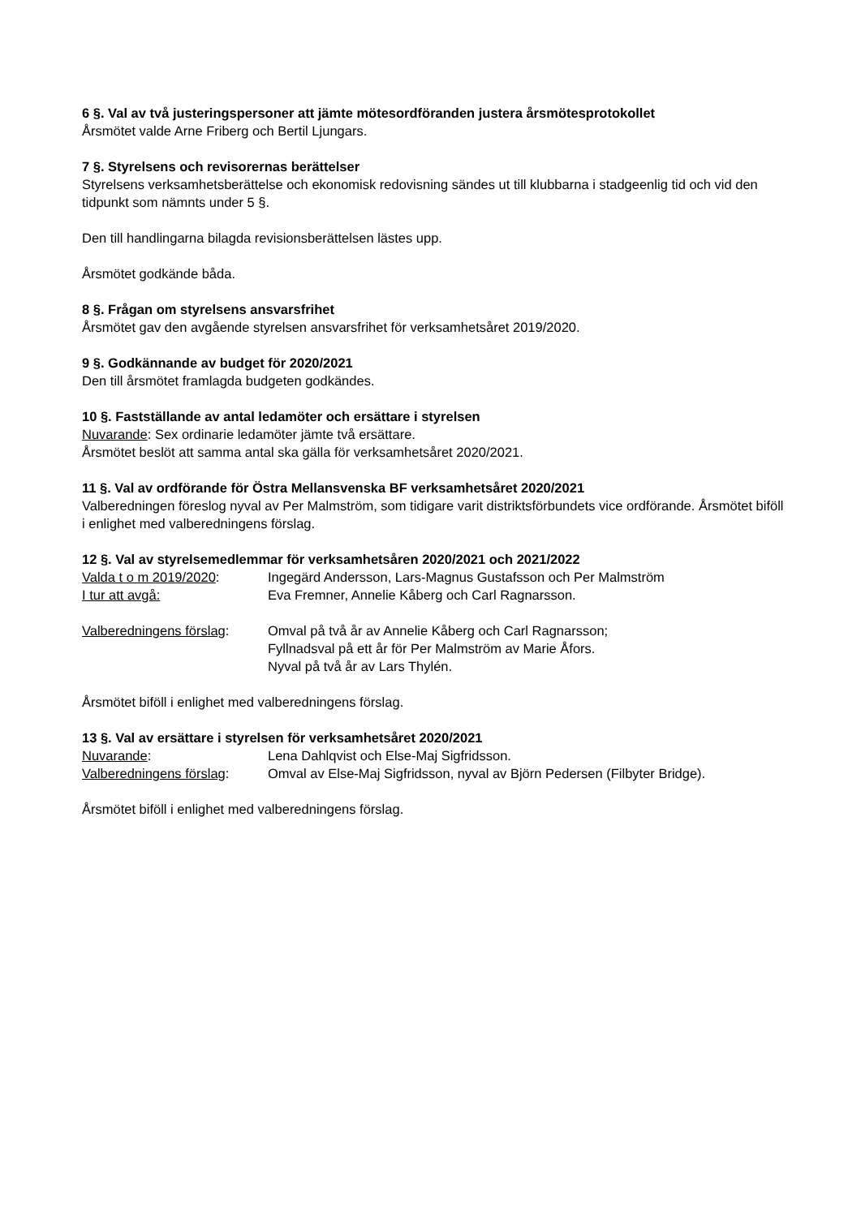6 §. Val av två justeringspersoner att jämte mötesordföranden justera årsmötesprotokollet
Årsmötet valde Arne Friberg och Bertil Ljungars.
7 §. Styrelsens och revisorernas berättelser
Styrelsens verksamhetsberättelse och ekonomisk redovisning sändes ut till klubbarna i stadgeenlig tid och vid den tidpunkt som nämnts under 5 §.
Den till handlingarna bilagda revisionsberättelsen lästes upp.
Årsmötet godkände båda.
8 §. Frågan om styrelsens ansvarsfrihet
Årsmötet gav den avgående styrelsen ansvarsfrihet för verksamhetsåret 2019/2020.
9 §. Godkännande av budget för 2020/2021
Den till årsmötet framlagda budgeten godkändes.
10 §. Fastställande av antal ledamöter och ersättare i styrelsen
Nuvarande: Sex ordinarie ledamöter jämte två ersättare.
Årsmötet beslöt att samma antal ska gälla för verksamhetsåret 2020/2021.
11 §. Val av ordförande för Östra Mellansvenska BF verksamhetsåret 2020/2021
Valberedningen föreslog nyval av Per Malmström, som tidigare varit distriktsförbundets vice ordförande. Årsmötet biföll i enlighet med valberedningens förslag.
12 §. Val av styrelsemedlemmar för verksamhetsåren 2020/2021 och 2021/2022
Valda t o m 2019/2020: Ingegärd Andersson, Lars-Magnus Gustafsson och Per Malmström
I tur att avgå: Eva Fremner, Annelie Kåberg och Carl Ragnarsson.
Valberedningens förslag:
Omval på två år av Annelie Kåberg och Carl Ragnarsson;
Fyllnadsval på ett år för Per Malmström av Marie Åfors.
Nyval på två år av Lars Thylén.
Årsmötet biföll i enlighet med valberedningens förslag.
13 §. Val av ersättare i styrelsen för verksamhetsåret 2020/2021
Nuvarande: Lena Dahlqvist och Else-Maj Sigfridsson.
Valberedningens förslag:
Omval av Else-Maj Sigfridsson, nyval av Björn Pedersen (Filbyter Bridge).
Årsmötet biföll i enlighet med valberedningens förslag.